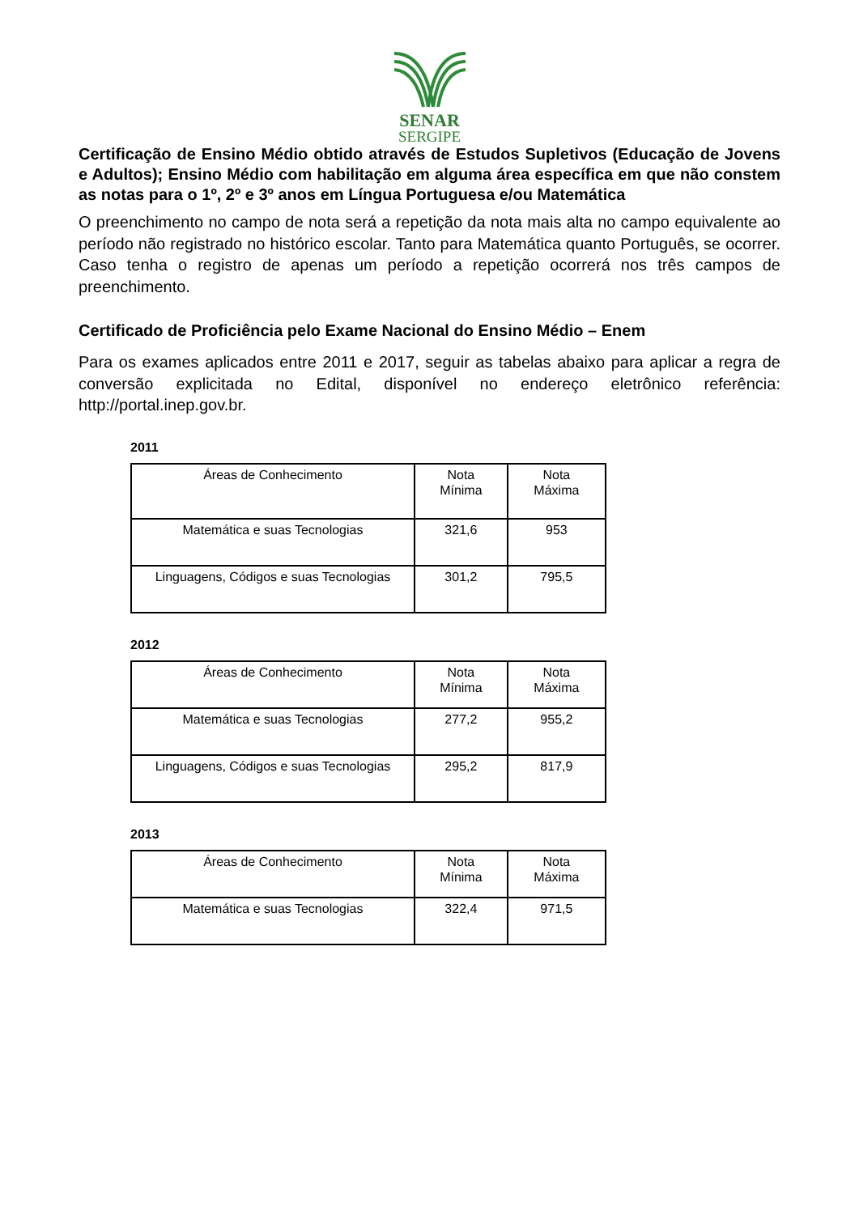SENAR
SERGIPE
Certificação de Ensino Médio obtido através de Estudos Supletivos (Educação de Jovens e Adultos); Ensino Médio com habilitação em alguma área específica em que não constem as notas para o 1º, 2º e 3º anos em Língua Portuguesa e/ou Matemática
O preenchimento no campo de nota será a repetição da nota mais alta no campo equivalente ao período não registrado no histórico escolar. Tanto para Matemática quanto Português, se ocorrer. Caso tenha o registro de apenas um período a repetição ocorrerá nos três campos de preenchimento.
Certificado de Proficiência pelo Exame Nacional do Ensino Médio – Enem
Para os exames aplicados entre 2011 e 2017, seguir as tabelas abaixo para aplicar a regra de conversão explicitada no Edital, disponível no endereço eletrônico referência: http://portal.inep.gov.br.
2011
| Áreas de Conhecimento | Nota Mínima | Nota Máxima |
| Matemática e suas Tecnologias | 321,6 | 953 |
| Linguagens, Códigos e suas Tecnologias | 301,2 | 795,5 |
2012
| Áreas de Conhecimento | Nota Mínima | Nota Máxima |
| Matemática e suas Tecnologias | 277,2 | 955,2 |
| Linguagens, Códigos e suas Tecnologias | 295,2 | 817,9 |
2013
| Áreas de Conhecimento | Nota Mínima | Nota Máxima |
| Matemática e suas Tecnologias | 322,4 | 971,5 |